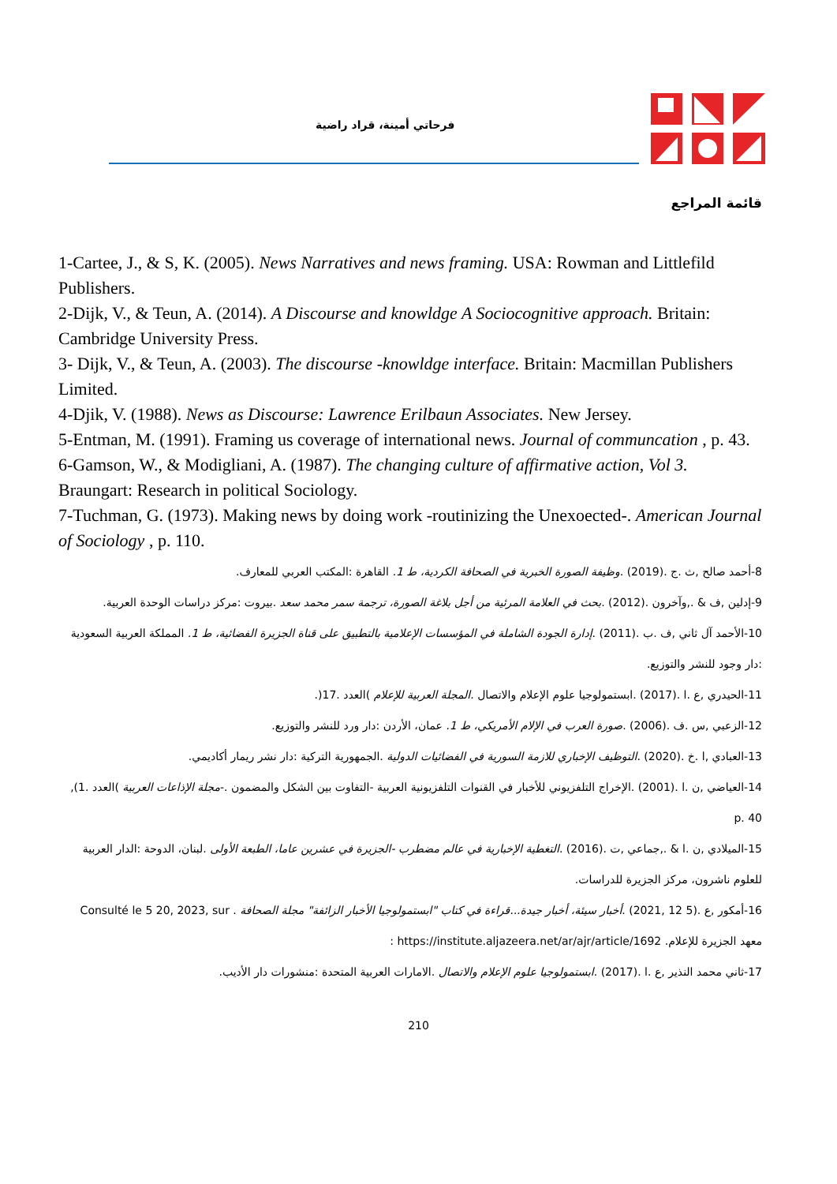فرحاتي أمينة، قراد راضية
قائمة المراجع
1-Cartee, J., & S, K. (2005). News Narratives and news framing. USA: Rowman and Littlefild Publishers.
2-Dijk, V., & Teun, A. (2014). A Discourse and knowldge A Sociocognitive approach. Britain: Cambridge University Press.
3- Dijk, V., & Teun, A. (2003). The discourse -knowldge interface. Britain: Macmillan Publishers Limited.
4-Djik, V. (1988). News as Discourse: Lawrence Erilbaun Associates. New Jersey.
5-Entman, M. (1991). Framing us coverage of international news. Journal of communcation , p. 43.
6-Gamson, W., & Modigliani, A. (1987). The changing culture of affirmative action, Vol 3. Braungart: Research in political Sociology.
7-Tuchman, G. (1973). Making news by doing work -routinizing the Unexoected-. American Journal of Sociology , p. 110.
8-أحمد صالح ,ث .ج .(2019) .وظيفة الصورة الخبرية في الصحافة الكردية، ط 1. القاهرة :المكتب العربي للمعارف.
9-إدلين ,ف & .,وآخرون .(2012) .بحث في العلامة المرئية من أجل بلاغة الصورة، ترجمة سمر محمد سعد .بيروت :مركز دراسات الوحدة العربية.
10-الأحمد آل ثاني ,ف .ب .(2011) .إدارة الجودة الشاملة في المؤسسات الإعلامية بالتطبيق على قناة الجزيرة الفضائية، ط 1. المملكة العربية السعودية :دار وجود للنشر والتوزيع.
11-الحيدري ,ع .ا .(2017) .ابستمولوجيا علوم الإعلام والاتصال .المجلة العربية للإعلام )العدد .17(.
12-الزعبي ,س .ف .(2006) .صورة العرب في الإلام الأمريكي، ط 1. عمان، الأردن :دار ورد للنشر والتوزيع.
13-العبادي ,ا .خ .(2020) .التوظيف الإخباري للازمة السورية في الفضائيات الدولية .الجمهورية التركية :دار نشر ريمار أكاديمي.
14-العياضي ,ن .ا .(2001) .الإخراج التلفزيوني للأخبار في القنوات التلفزيونية العربية -التفاوت بين الشكل والمضمون .-مجلة الإذاعات العربية )العدد .1), p. 40
15-الميلادي ,ن .ا & .,جماعي ,ت .(2016) .التغطية الإخبارية في عالم مضطرب -الجزيرة في عشرين عاما، الطبعة الأولى .لبنان، الدوحة :الدار العربية للعلوم ناشرون، مركز الجزيرة للدراسات.
16-أمكور ,ع .(5 12 ,2021) .أخبار سيئة، أخبار جيدة...قراءة في كتاب "ابستمولوجيا الأخبار الزائفة" مجلة الصحافة . Consulté le 5 20, 2023, sur معهد الجزيرة للإعلام. https://institute.aljazeera.net/ar/ajr/article/1692 :
17-ثاني محمد النذير ,ع .ا .(2017) .ابستمولوجيا علوم الإعلام والاتصال .الامارات العربية المتحدة :منشورات دار الأديب.
210